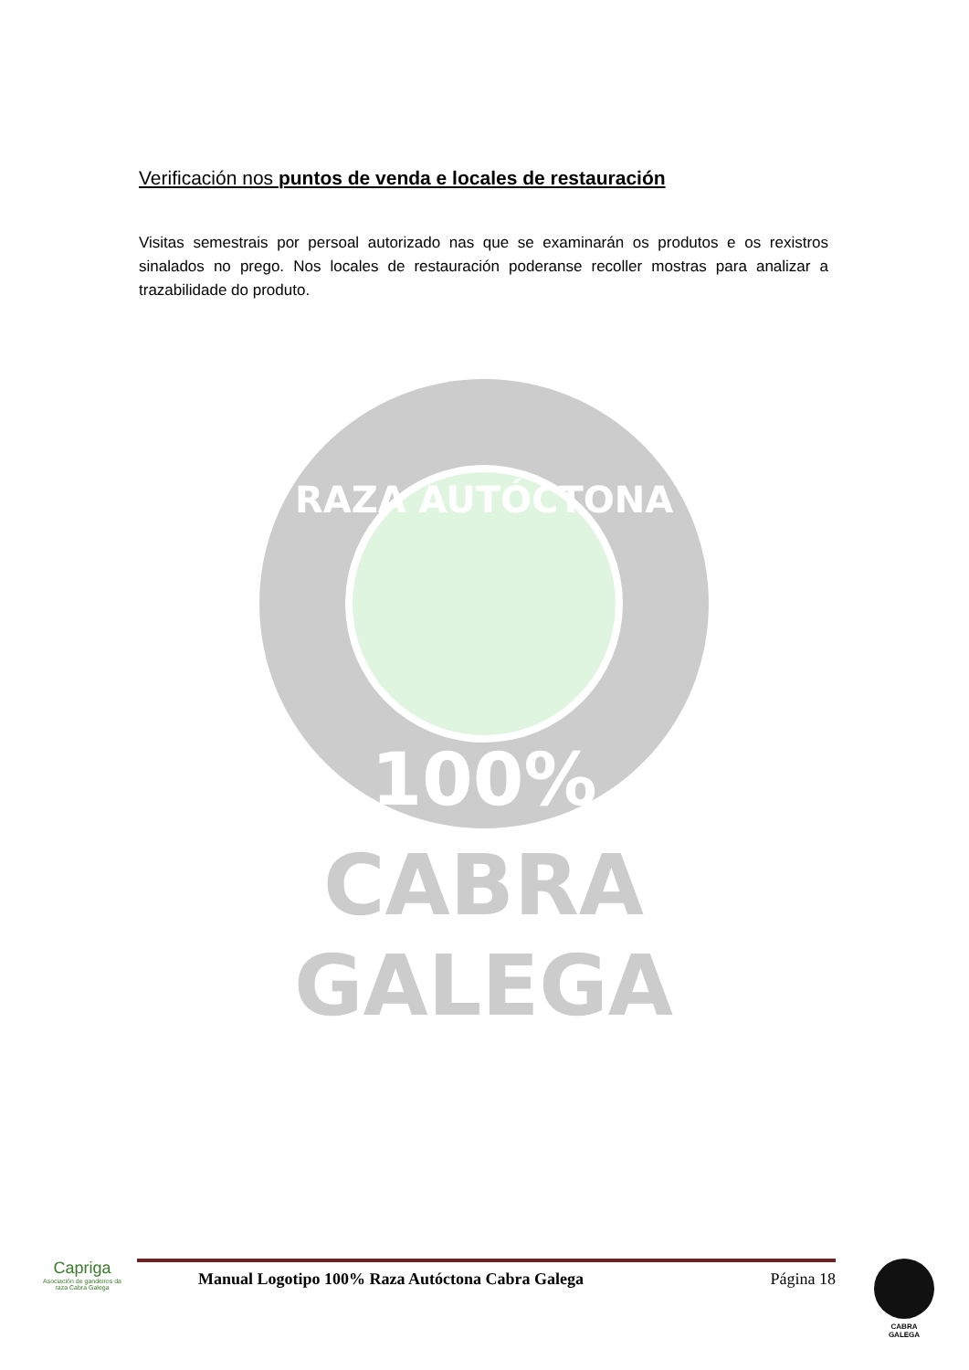Verificación nos puntos de venda e locales de restauración
Visitas semestrais por persoal autorizado nas que se examinarán os produtos e os rexistros sinalados no prego. Nos locales de restauración poderanse recoller mostras para analizar a trazabilidade do produto.
RAZA AUTÓCTONA
100%
CABRA
GALEGA
Capriga
Asociación de gandeiros da raza Cabra Galega
Manual Logotipo 100% Raza Autóctona Cabra Galega Página 18
CABRA
GALEGA